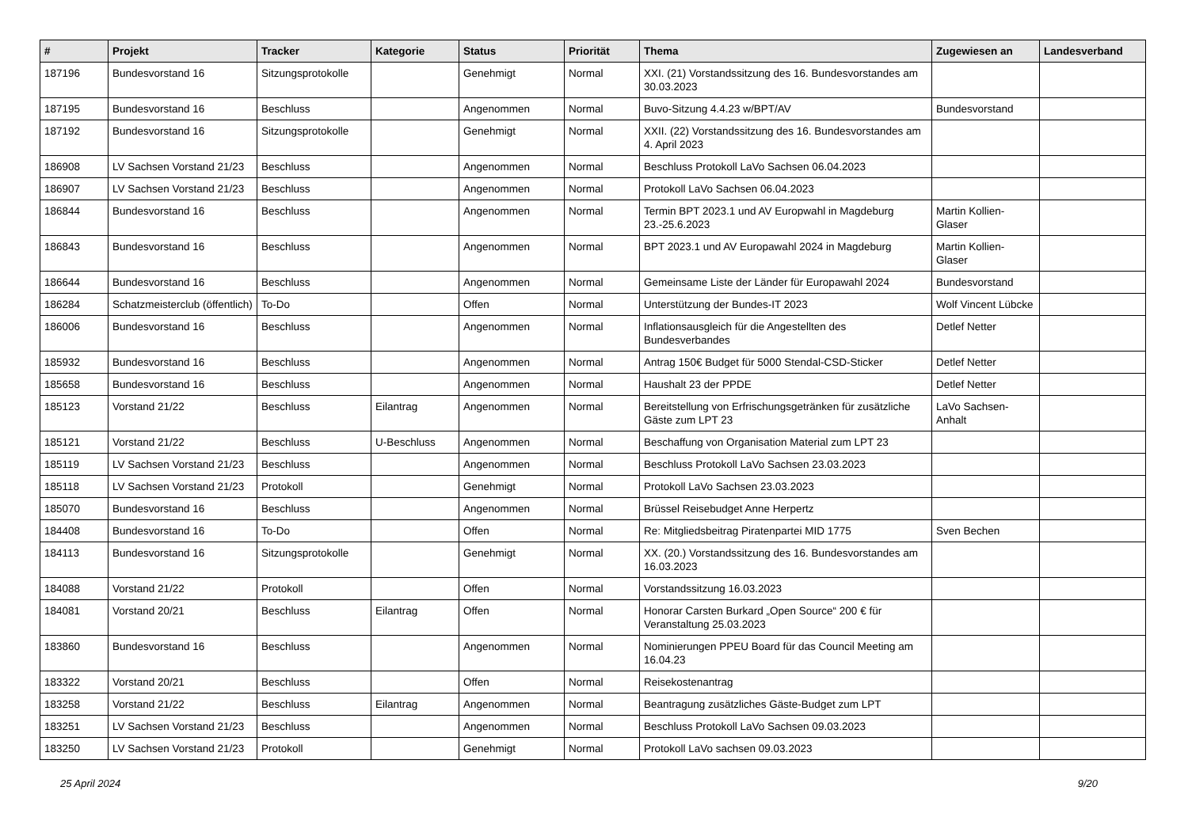| # | Projekt | Tracker | Kategorie | Status | Priorität | Thema | Zugewiesen an | Landesverband |
| --- | --- | --- | --- | --- | --- | --- | --- | --- |
| 187196 | Bundesvorstand 16 | Sitzungsprotokolle | | Genehmigt | Normal | XXI. (21) Vorstandssitzung des 16. Bundesvorstandes am 30.03.2023 | | |
| 187195 | Bundesvorstand 16 | Beschluss | | Angenommen | Normal | Buvo-Sitzung 4.4.23 w/BPT/AV | Bundesvorstand | |
| 187192 | Bundesvorstand 16 | Sitzungsprotokolle | | Genehmigt | Normal | XXII. (22) Vorstandssitzung des 16. Bundesvorstandes am 4. April 2023 | | |
| 186908 | LV Sachsen Vorstand 21/23 | Beschluss | | Angenommen | Normal | Beschluss Protokoll LaVo Sachsen 06.04.2023 | | |
| 186907 | LV Sachsen Vorstand 21/23 | Beschluss | | Angenommen | Normal | Protokoll LaVo Sachsen 06.04.2023 | | |
| 186844 | Bundesvorstand 16 | Beschluss | | Angenommen | Normal | Termin BPT 2023.1 und AV Europwahl in Magdeburg 23.-25.6.2023 | Martin Kollien-Glaser | |
| 186843 | Bundesvorstand 16 | Beschluss | | Angenommen | Normal | BPT 2023.1 und AV Europawahl 2024 in Magdeburg | Martin Kollien-Glaser | |
| 186644 | Bundesvorstand 16 | Beschluss | | Angenommen | Normal | Gemeinsame Liste der Länder für Europawahl 2024 | Bundesvorstand | |
| 186284 | Schatzmeisterclub (öffentlich) | To-Do | | Offen | Normal | Unterstützung der Bundes-IT 2023 | Wolf Vincent Lübcke | |
| 186006 | Bundesvorstand 16 | Beschluss | | Angenommen | Normal | Inflationsausgleich für die Angestellten des Bundesverbandes | Detlef Netter | |
| 185932 | Bundesvorstand 16 | Beschluss | | Angenommen | Normal | Antrag 150€ Budget für 5000 Stendal-CSD-Sticker | Detlef Netter | |
| 185658 | Bundesvorstand 16 | Beschluss | | Angenommen | Normal | Haushalt 23 der PPDE | Detlef Netter | |
| 185123 | Vorstand 21/22 | Beschluss | Eilantrag | Angenommen | Normal | Bereitstellung von Erfrischungsgetränken für zusätzliche Gäste zum LPT 23 | LaVo Sachsen-Anhalt | |
| 185121 | Vorstand 21/22 | Beschluss | U-Beschluss | Angenommen | Normal | Beschaffung von Organisation Material zum LPT 23 | | |
| 185119 | LV Sachsen Vorstand 21/23 | Beschluss | | Angenommen | Normal | Beschluss Protokoll LaVo Sachsen 23.03.2023 | | |
| 185118 | LV Sachsen Vorstand 21/23 | Protokoll | | Genehmigt | Normal | Protokoll LaVo Sachsen 23.03.2023 | | |
| 185070 | Bundesvorstand 16 | Beschluss | | Angenommen | Normal | Brüssel Reisebudget Anne Herpertz | | |
| 184408 | Bundesvorstand 16 | To-Do | | Offen | Normal | Re: Mitgliedsbeitrag Piratenpartei MID 1775 | Sven Bechen | |
| 184113 | Bundesvorstand 16 | Sitzungsprotokolle | | Genehmigt | Normal | XX. (20.) Vorstandssitzung des 16. Bundesvorstandes am 16.03.2023 | | |
| 184088 | Vorstand 21/22 | Protokoll | | Offen | Normal | Vorstandssitzung 16.03.2023 | | |
| 184081 | Vorstand 20/21 | Beschluss | Eilantrag | Offen | Normal | Honorar Carsten Burkard „Open Source“ 200 € für Veranstaltung 25.03.2023 | | |
| 183860 | Bundesvorstand 16 | Beschluss | | Angenommen | Normal | Nominierungen PPEU Board für das Council Meeting am 16.04.23 | | |
| 183322 | Vorstand 20/21 | Beschluss | | Offen | Normal | Reisekostenantrag | | |
| 183258 | Vorstand 21/22 | Beschluss | Eilantrag | Angenommen | Normal | Beantragung zusätzliches Gäste-Budget zum LPT | | |
| 183251 | LV Sachsen Vorstand 21/23 | Beschluss | | Angenommen | Normal | Beschluss Protokoll LaVo Sachsen 09.03.2023 | | |
| 183250 | LV Sachsen Vorstand 21/23 | Protokoll | | Genehmigt | Normal | Protokoll LaVo sachsen 09.03.2023 | | |
25 April 2024 9/20